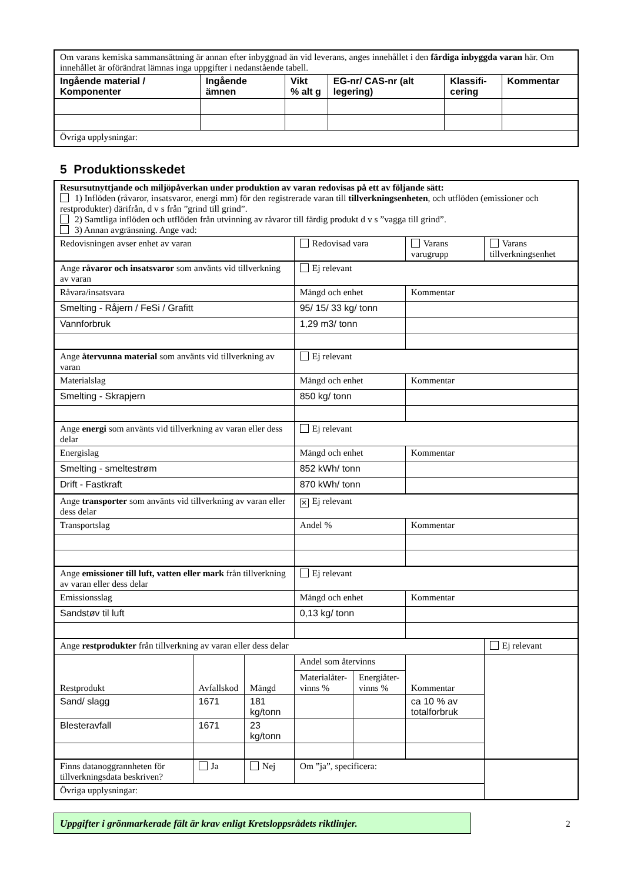| Om varans kemiska sammansättning är annan efter inbyggnad än vid leverans, anges innehållet i den färdiga inbyggda varan här. Om innehållet är oförändrat lämnas inga uppgifter i nedanstående tabell. | | | | | |
| Ingående material / Komponenter | Ingående ämnen | Vikt % alt g | EG-nr/ CAS-nr (alt legering) | Klassifi- cering | Kommentar |
| Övriga upplysningar: | | | | | |
5 Produktionsskedet
| Resursutnyttjande och miljöpåverkan under produktion av varan redovisas på ett av följande sätt: 1) Inflöden (råvaror, insatsvaror, energi mm) för den registrerade varan till tillverkningsenheten , och utflöden (emissioner och restprodukter) därifrån, d v s från ”grind till grind”. 2) Samtliga inflöden och utflöden från utvinning av råvaror till färdig produkt d v s ”vagga till grind”. 3) Annan avgränsning. Ange vad: | | | | | | |
| Redovisningen avser enhet av varan | | | Redovisad vara | | Varans varugrupp | Varans tillverkningsenhet |
| Ange råvaror och insatsvaror som använts vid tillverkning av varan | | | Ej relevant | | | |
| Råvara/insatsvara | | | Mängd och enhet | | Kommentar | |
| Smelting - Råjern / FeSi / Grafitt | | | 95/ 15/ 33 kg/ tonn | | | |
| Vannforbruk | | | 1,29 m3/ tonn | | | |
| Ange återvunna material som använts vid tillverkning av varan | | | Ej relevant | | | |
| Materialslag | | | Mängd och enhet | | Kommentar | |
| Smelting - Skrapjern | | | 850 kg/ tonn | | | |
| Ange energi som använts vid tillverkning av varan eller dess delar | | | Ej relevant | | | |
| Energislag | | | Mängd och enhet | | Kommentar | |
| Smelting - smeltestrøm | | | 852 kWh/ tonn | | | |
| Drift - Fastkraft | | | 870 kWh/ tonn | | | |
| Ange transporter som använts vid tillverkning av varan eller dess delar | | | ✕ Ej relevant | | | |
| Transportslag | | | Andel % | | Kommentar | |
| Ange emissioner till luft, vatten eller mark från tillverkning av varan eller dess delar | | | Ej relevant | | | |
| Emissionsslag | | | Mängd och enhet | | Kommentar | |
| Sandstøv til luft | | | 0,13 kg/ tonn | | | |
| Ange restprodukter från tillverkning av varan eller dess delar | | | | | | Ej relevant |
| Restprodukt | Avfallskod | Mängd | Andel som återvinns | | | Kommentar |
| | | | Materialåter- vinns % | Energiåter- vinns % | | |
| Sand/ slagg | 1671 | 181 kg/tonn | | | ca 10 % av totalforbruk | |
| Blesteravfall | 1671 | 23 kg/tonn | | | | |
| Finns datanoggrannheten för tillverkningsdata beskriven? | Ja | Nej | Om ”ja”, specificera: | | | |
| Övriga upplysningar: | | | | | | |
Uppgifter i grönmarkerade fält är krav enligt Kretsloppsrådets riktlinjer.
2